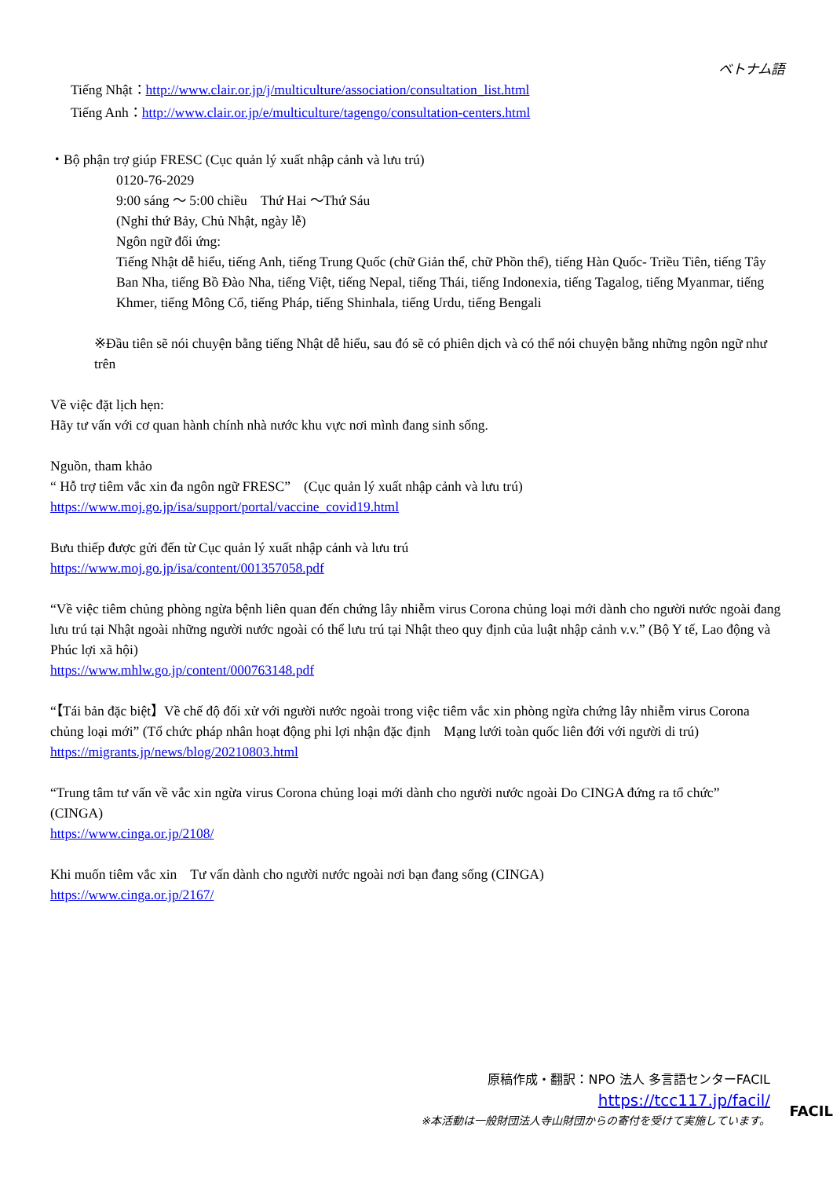ベトナム語
Tiếng Nhật：http://www.clair.or.jp/j/multiculture/association/consultation_list.html
Tiếng Anh：http://www.clair.or.jp/e/multiculture/tagengo/consultation-centers.html
・Bộ phận trợ giúp FRESC (Cục quản lý xuất nhập cảnh và lưu trú)
0120-76-2029
9:00 sáng ～ 5:00 chiều　Thứ Hai ～Thứ Sáu
(Nghỉ thứ Bảy, Chủ Nhật, ngày lễ)
Ngôn ngữ đối ứng:
Tiếng Nhật dễ hiểu, tiếng Anh, tiếng Trung Quốc (chữ Giản thể, chữ Phồn thể), tiếng Hàn Quốc- Triều Tiên, tiếng Tây Ban Nha, tiếng Bồ Đào Nha, tiếng Việt, tiếng Nepal, tiếng Thái, tiếng Indonexia, tiếng Tagalog, tiếng Myanmar, tiếng Khmer, tiếng Mông Cổ, tiếng Pháp, tiếng Shinhala, tiếng Urdu, tiếng Bengali
※Đầu tiên sẽ nói chuyện bằng tiếng Nhật dễ hiểu, sau đó sẽ có phiên dịch và có thể nói chuyện bằng những ngôn ngữ như trên
Về việc đặt lịch hẹn:
Hãy tư vấn với cơ quan hành chính nhà nước khu vực nơi mình đang sinh sống.
Nguồn, tham khảo
“ Hỗ trợ tiêm vắc xin đa ngôn ngữ FRESC”　(Cục quản lý xuất nhập cảnh và lưu trú)
https://www.moj.go.jp/isa/support/portal/vaccine_covid19.html
Bưu thiếp được gửi đến từ Cục quản lý xuất nhập cảnh và lưu trú
https://www.moj.go.jp/isa/content/001357058.pdf
“Về việc tiêm chủng phòng ngừa bệnh liên quan đến chứng lây nhiễm virus Corona chủng loại mới dành cho người nước ngoài đang lưu trú tại Nhật ngoài những người nước ngoài có thể lưu trú tại Nhật theo quy định của luật nhập cảnh v.v.” (Bộ Y tế, Lao động và Phúc lợi xã hội)
https://www.mhlw.go.jp/content/000763148.pdf
“【Tái bản đặc biệt】Về chế độ đối xử với người nước ngoài trong việc tiêm vắc xin phòng ngừa chứng lây nhiễm virus Corona chủng loại mới” (Tổ chức pháp nhân hoạt động phi lợi nhận đặc định　Mạng lưới toàn quốc liên đới với người di trú)
https://migrants.jp/news/blog/20210803.html
“Trung tâm tư vấn về vắc xin ngừa virus Corona chủng loại mới dành cho người nước ngoài Do CINGA đứng ra tổ chức”　(CINGA)
https://www.cinga.or.jp/2108/
Khi muốn tiêm vắc xin　Tư vấn dành cho người nước ngoài nơi bạn đang sống (CINGA)
https://www.cinga.or.jp/2167/
FACIL
原稿作成・翻訳：NPO 法人 多言語センターFACIL
https://tcc117.jp/facil/
※本活動は一般財団法人寺山財団からの寄付を受けて実施しています。